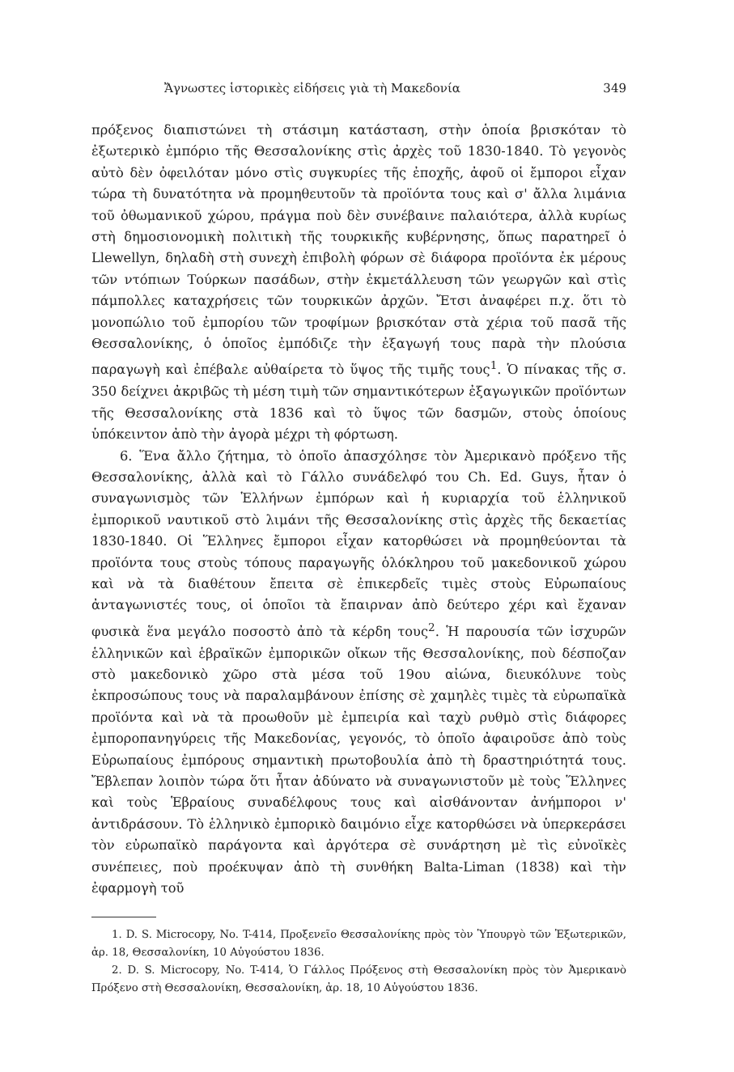Ἄγνωστες ἱστορικὲς εἰδήσεις γιὰ τὴ Μακεδονία 349
πρόξενος διαπιστώνει τὴ στάσιμη κατάσταση, στὴν ὁποία βρισκόταν τὸ ἐξωτερικὸ ἐμπόριο τῆς Θεσσαλονίκης στὶς ἀρχὲς τοῦ 1830-1840. Τὸ γεγονὸς αὐτὸ δὲν ὀφειλόταν μόνο στὶς συγκυρίες τῆς ἐποχῆς, ἀφοῦ οἱ ἔμποροι εἶχαν τώρα τὴ δυνατότητα νὰ προμηθευτοῦν τὰ προϊόντα τους καὶ σ' ἄλλα λιμάνια τοῦ ὀθωμανικοῦ χώρου, πράγμα ποὺ δὲν συνέβαινε παλαιότερα, ἀλλὰ κυρίως στὴ δημοσιονομικὴ πολιτικὴ τῆς τουρκικῆς κυβέρνησης, ὅπως παρατηρεῖ ὁ Llewellyn, δηλαδὴ στὴ συνεχὴ ἐπιβολὴ φόρων σὲ διάφορα προϊόντα ἐκ μέρους τῶν ντόπιων Τούρκων πασάδων, στὴν ἐκμετάλλευση τῶν γεωργῶν καὶ στὶς πάμπολλες καταχρήσεις τῶν τουρκικῶν ἀρχῶν. Ἔτσι ἀναφέρει π.χ. ὅτι τὸ μονοπώλιο τοῦ ἐμπορίου τῶν τροφίμων βρισκόταν στὰ χέρια τοῦ πασᾶ τῆς Θεσσαλονίκης, ὁ ὁποῖος ἐμπόδιζε τὴν ἐξαγωγή τους παρὰ τὴν πλούσια παραγωγὴ καὶ ἐπέβαλε αὐθαίρετα τὸ ὕψος τῆς τιμῆς τους<sup>1</sup>. Ὁ πίνακας τῆς σ. 350 δείχνει ἀκριβῶς τὴ μέση τιμὴ τῶν σημαντικότερων ἐξαγωγικῶν προϊόντων τῆς Θεσσαλονίκης στὰ 1836 καὶ τὸ ὕψος τῶν δασμῶν, στοὺς ὁποίους ὑπόκειντον ἀπὸ τὴν ἀγορὰ μέχρι τὴ φόρτωση.
6. Ἕνα ἄλλο ζήτημα, τὸ ὁποῖο ἀπασχόλησε τὸν Ἀμερικανὸ πρόξενο τῆς Θεσσαλονίκης, ἀλλὰ καὶ τὸ Γάλλο συνάδελφό του Ch. Ed. Guys, ἦταν ὁ συναγωνισμὸς τῶν Ἑλλήνων ἐμπόρων καὶ ἡ κυριαρχία τοῦ ἑλληνικοῦ ἐμπορικοῦ ναυτικοῦ στὸ λιμάνι τῆς Θεσσαλονίκης στὶς ἀρχὲς τῆς δεκαετίας 1830-1840. Οἱ Ἕλληνες ἔμποροι εἶχαν κατορθώσει νὰ προμηθεύονται τὰ προϊόντα τους στοὺς τόπους παραγωγῆς ὁλόκληρου τοῦ μακεδονικοῦ χώρου καὶ νὰ τὰ διαθέτουν ἔπειτα σὲ ἐπικερδεῖς τιμὲς στοὺς Εὐρωπαίους ἀνταγωνιστές τους, οἱ ὁποῖοι τὰ ἔπαιρναν ἀπὸ δεύτερο χέρι καὶ ἔχαναν φυσικὰ ἕνα μεγάλο ποσοστὸ ἀπὸ τὰ κέρδη τους<sup>2</sup>. Ἡ παρουσία τῶν ἰσχυρῶν ἑλληνικῶν καὶ ἑβραϊκῶν ἐμπορικῶν οἴκων τῆς Θεσσαλονίκης, ποὺ δέσποζαν στὸ μακεδονικὸ χῶρο στὰ μέσα τοῦ 19ου αἰώνα, διευκόλυνε τοὺς ἐκπροσώπους τους νὰ παραλαμβάνουν ἐπίσης σὲ χαμηλὲς τιμὲς τὰ εὐρωπαϊκὰ προϊόντα καὶ νὰ τὰ προωθοῦν μὲ ἐμπειρία καὶ ταχὺ ρυθμὸ στὶς διάφορες ἐμποροπανηγύρεις τῆς Μακεδονίας, γεγονός, τὸ ὁποῖο ἀφαιροῦσε ἀπὸ τοὺς Εὐρωπαίους ἐμπόρους σημαντικὴ πρωτοβουλία ἀπὸ τὴ δραστηριότητά τους. Ἔβλεπαν λοιπὸν τώρα ὅτι ἦταν ἀδύνατο νὰ συναγωνιστοῦν μὲ τοὺς Ἕλληνες καὶ τοὺς Ἑβραίους συναδέλφους τους καὶ αἰσθάνονταν ἀνήμποροι ν' ἀντιδράσουν. Τὸ ἑλληνικὸ ἐμπορικὸ δαιμόνιο εἶχε κατορθώσει νὰ ὑπερκεράσει τὸν εὐρωπαϊκὸ παράγοντα καὶ ἀργότερα σὲ συνάρτηση μὲ τὶς εὐνοϊκὲς συνέπειες, ποὺ προέκυψαν ἀπὸ τὴ συνθήκη Balta-Liman (1838) καὶ τὴν ἐφαρμογὴ τοῦ
1. D. S. Microcopy, No. T-414, Προξενεῖο Θεσσαλονίκης πρὸς τὸν Ὑπουργὸ τῶν Ἐξωτερικῶν, ἀρ. 18, Θεσσαλονίκη, 10 Αὐγούστου 1836.
2. D. S. Microcopy, No. T-414, Ὁ Γάλλος Πρόξενος στὴ Θεσσαλονίκη πρὸς τὸν Ἀμερικανὸ Πρόξενο στὴ Θεσσαλονίκη, Θεσσαλονίκη, ἀρ. 18, 10 Αὐγούστου 1836.